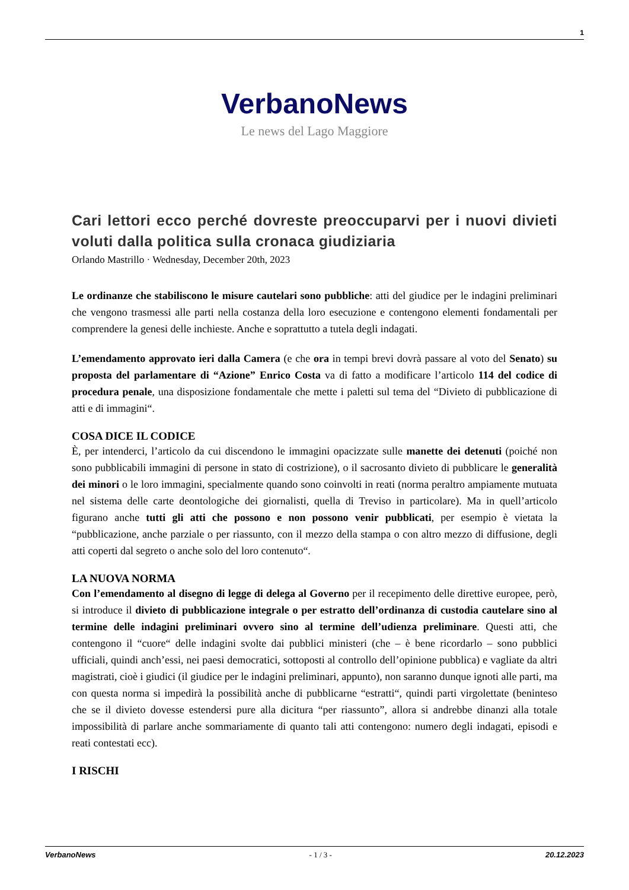1
VerbanoNews
Le news del Lago Maggiore
Cari lettori ecco perché dovreste preoccuparvi per i nuovi divieti voluti dalla politica sulla cronaca giudiziaria
Orlando Mastrillo · Wednesday, December 20th, 2023
Le ordinanze che stabiliscono le misure cautelari sono pubbliche: atti del giudice per le indagini preliminari che vengono trasmessi alle parti nella costanza della loro esecuzione e contengono elementi fondamentali per comprendere la genesi delle inchieste. Anche e soprattutto a tutela degli indagati.
L’emendamento approvato ieri dalla Camera (e che ora in tempi brevi dovrà passare al voto del Senato) su proposta del parlamentare di “Azione” Enrico Costa va di fatto a modificare l’articolo 114 del codice di procedura penale, una disposizione fondamentale che mette i paletti sul tema del “Divieto di pubblicazione di atti e di immagini“.
COSA DICE IL CODICE
È, per intenderci, l’articolo da cui discendono le immagini opacizzate sulle manette dei detenuti (poiché non sono pubblicabili immagini di persone in stato di costrizione), o il sacrosanto divieto di pubblicare le generalità dei minori o le loro immagini, specialmente quando sono coinvolti in reati (norma peraltro ampiamente mutuata nel sistema delle carte deontologiche dei giornalisti, quella di Treviso in particolare). Ma in quell’articolo figurano anche tutti gli atti che possono e non possono venir pubblicati, per esempio è vietata la “pubblicazione, anche parziale o per riassunto, con il mezzo della stampa o con altro mezzo di diffusione, degli atti coperti dal segreto o anche solo del loro contenuto“.
LA NUOVA NORMA
Con l’emendamento al disegno di legge di delega al Governo per il recepimento delle direttive europee, però, si introduce il divieto di pubblicazione integrale o per estratto dell’ordinanza di custodia cautelare sino al termine delle indagini preliminari ovvero sino al termine dell’udienza preliminare. Questi atti, che contengono il “cuore“ delle indagini svolte dai pubblici ministeri (che – è bene ricordarlo – sono pubblici ufficiali, quindi anch’essi, nei paesi democratici, sottoposti al controllo dell’opinione pubblica) e vagliate da altri magistrati, cioè i giudici (il giudice per le indagini preliminari, appunto), non saranno dunque ignoti alle parti, ma con questa norma si impedirà la possibilità anche di pubblicarne “estratti“, quindi parti virgolettate (beninteso che se il divieto dovesse estendersi pure alla dicitura “per riassunto”, allora si andrebbe dinanzi alla totale impossibilità di parlare anche sommariamente di quanto tali atti contengono: numero degli indagati, episodi e reati contestati ecc).
I RISCHI
VerbanoNews - 1 / 3 - 20.12.2023